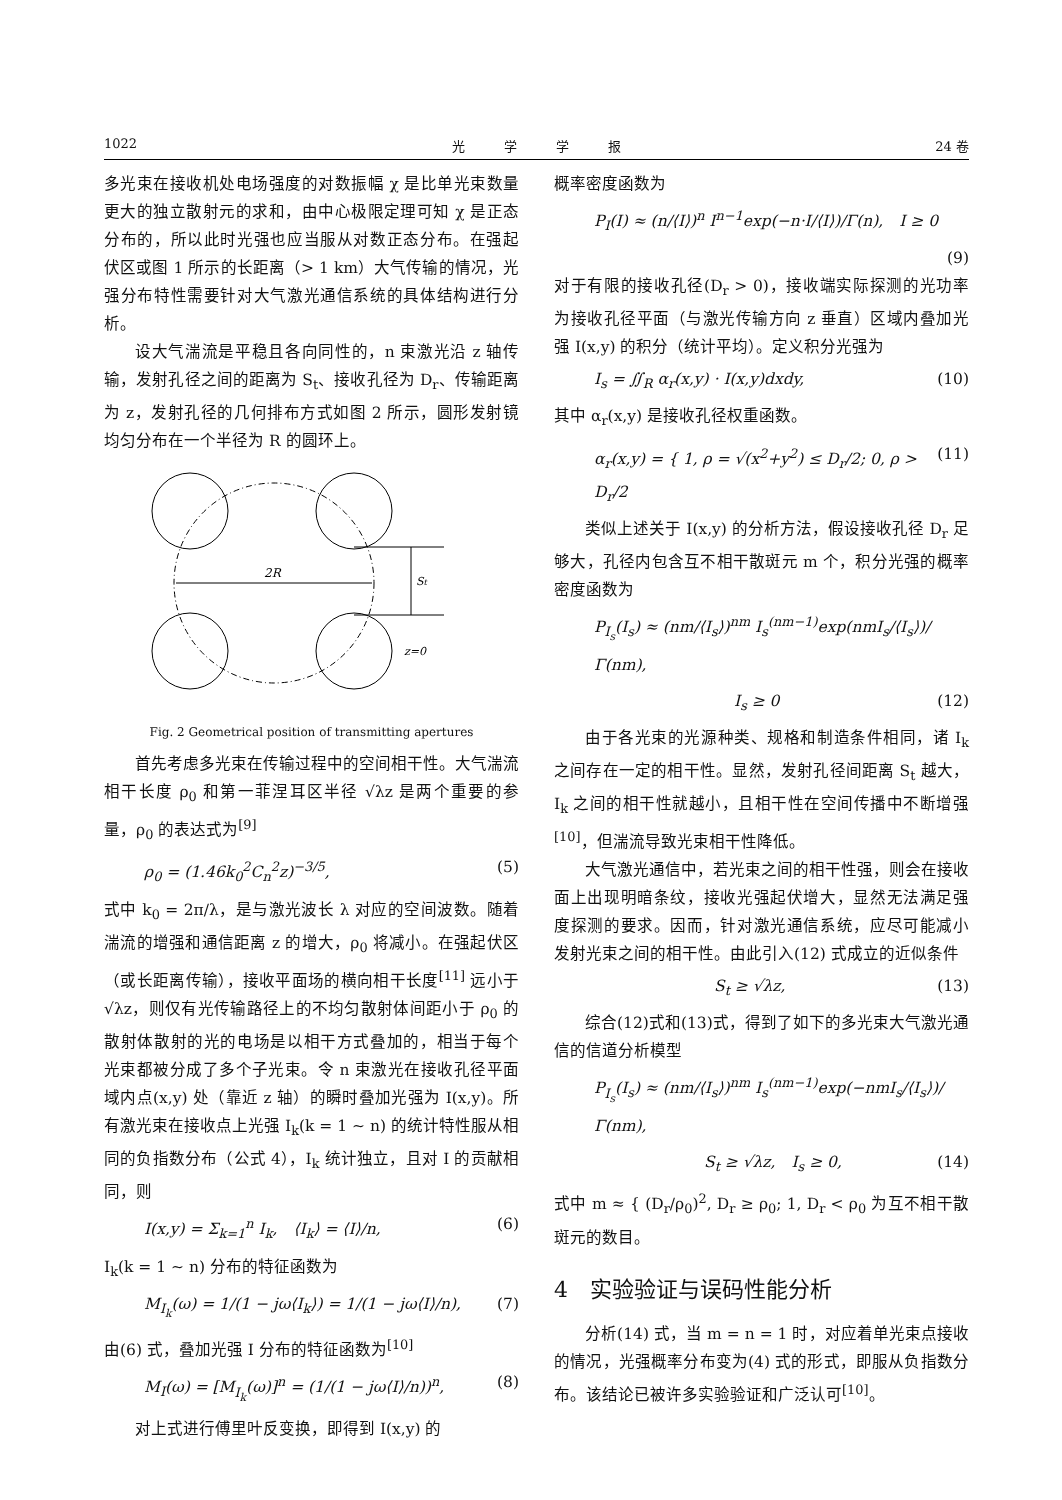1022 光　　　学　　　学　　　报 24 卷
多光束在接收机处电场强度的对数振幅 χ 是比单光束数量更大的独立散射元的求和，由中心极限定理可知 χ 是正态分布的，所以此时光强也应当服从对数正态分布。在强起伏区或图 1 所示的长距离（> 1 km）大气传输的情况，光强分布特性需要针对大气激光通信系统的具体结构进行分析。
设大气湍流是平稳且各向同性的，n 束激光沿 z 轴传输，发射孔径之间的距离为 S<sub>t</sub>、接收孔径为 D<sub>r</sub>、传输距离为 z，发射孔径的几何排布方式如图 2 所示，圆形发射镜均匀分布在一个半径为 R 的圆环上。
2R
St
z=0
Fig. 2 Geometrical position of transmitting apertures
首先考虑多光束在传输过程中的空间相干性。大气湍流相干长度 ρ<sub>0</sub> 和第一菲涅耳区半径 √λz 是两个重要的参量，ρ<sub>0</sub> 的表达式为<sup>[9]</sup>
ρ<sub>0</sub> = (1.46k<sub>0</sub><sup>2</sup>C<sub>n</sub><sup>2</sup>z)<sup>−3/5</sup>, (5)
式中 k<sub>0</sub> = 2π/λ，是与激光波长 λ 对应的空间波数。随着湍流的增强和通信距离 z 的增大，ρ<sub>0</sub> 将减小。在强起伏区（或长距离传输），接收平面场的横向相干长度<sup>[11]</sup> 远小于 √λz，则仅有光传输路径上的不均匀散射体间距小于 ρ<sub>0</sub> 的散射体散射的光的电场是以相干方式叠加的，相当于每个光束都被分成了多个子光束。令 n 束激光在接收孔径平面域内点(x,y) 处（靠近 z 轴）的瞬时叠加光强为 I(x,y)。所有激光束在接收点上光强 I<sub>k</sub>(k = 1 ∼ n) 的统计特性服从相同的负指数分布（公式 4），I<sub>k</sub> 统计独立，且对 I 的贡献相同，则
I(x,y) = Σ<sub>k=1</sub><sup>n</sup> I<sub>k</sub>,　⟨I<sub>k</sub>⟩ = ⟨I⟩/n, (6)
I<sub>k</sub>(k = 1 ∼ n) 分布的特征函数为
M<sub>I<sub>k</sub></sub>(ω) = 1/(1 − jω⟨I<sub>k</sub>⟩) = 1/(1 − jω⟨I⟩/n), (7)
由(6) 式，叠加光强 I 分布的特征函数为<sup>[10]</sup>
M<sub>I</sub>(ω) = [M<sub>I<sub>k</sub></sub>(ω)]<sup>n</sup> = (1/(1 − jω⟨I⟩/n))<sup>n</sup>, (8)
对上式进行傅里叶反变换，即得到 I(x,y) 的
概率密度函数为
P<sub>I</sub>(I) ≈ (n/⟨I⟩)<sup>n</sup> I<sup>n−1</sup>exp(−n·I/⟨I⟩)/Γ(n),　I ≥ 0
(9)
对于有限的接收孔径(D<sub>r</sub> > 0)，接收端实际探测的光功率为接收孔径平面（与激光传输方向 z 垂直）区域内叠加光强 I(x,y) 的积分（统计平均）。定义积分光强为
I<sub>s</sub> = ∬<sub>R</sub> α<sub>r</sub>(x,y) · I(x,y)dxdy, (10)
其中 α<sub>r</sub>(x,y) 是接收孔径权重函数。
α<sub>r</sub>(x,y) = { 1, ρ = √(x<sup>2</sup>+y<sup>2</sup>) ≤ D<sub>r</sub>/2; 0, ρ > D<sub>r</sub>/2 (11)
类似上述关于 I(x,y) 的分析方法，假设接收孔径 D<sub>r</sub> 足够大，孔径内包含互不相干散斑元 m 个，积分光强的概率密度函数为
P<sub>I<sub>s</sub></sub>(I<sub>s</sub>) ≈ (nm/⟨I<sub>s</sub>⟩)<sup>nm</sup> I<sub>s</sub><sup>(nm−1)</sup>exp(nmI<sub>s</sub>/⟨I<sub>s</sub>⟩)/Γ(nm),
I<sub>s</sub> ≥ 0 (12)
由于各光束的光源种类、规格和制造条件相同，诸 I<sub>k</sub> 之间存在一定的相干性。显然，发射孔径间距离 S<sub>t</sub> 越大，I<sub>k</sub> 之间的相干性就越小，且相干性在空间传播中不断增强<sup>[10]</sup>，但湍流导致光束相干性降低。
大气激光通信中，若光束之间的相干性强，则会在接收面上出现明暗条纹，接收光强起伏增大，显然无法满足强度探测的要求。因而，针对激光通信系统，应尽可能减小发射光束之间的相干性。由此引入(12) 式成立的近似条件
S<sub>t</sub> ≥ √λz, (13)
综合(12)式和(13)式，得到了如下的多光束大气激光通信的信道分析模型
P<sub>I<sub>s</sub></sub>(I<sub>s</sub>) ≈ (nm/⟨I<sub>s</sub>⟩)<sup>nm</sup> I<sub>s</sub><sup>(nm−1)</sup>exp(−nmI<sub>s</sub>/⟨I<sub>s</sub>⟩)/Γ(nm),
S<sub>t</sub> ≥ √λz,　I<sub>s</sub> ≥ 0, (14)
式中 m ≈ { (D<sub>r</sub>/ρ<sub>0</sub>)<sup>2</sup>, D<sub>r</sub> ≥ ρ<sub>0</sub>; 1, D<sub>r</sub> < ρ<sub>0</sub> 为互不相干散斑元的数目。
4　实验验证与误码性能分析
分析(14) 式，当 m = n = 1 时，对应着单光束点接收的情况，光强概率分布变为(4) 式的形式，即服从负指数分布。该结论已被许多实验验证和广泛认可<sup>[10]</sup>。